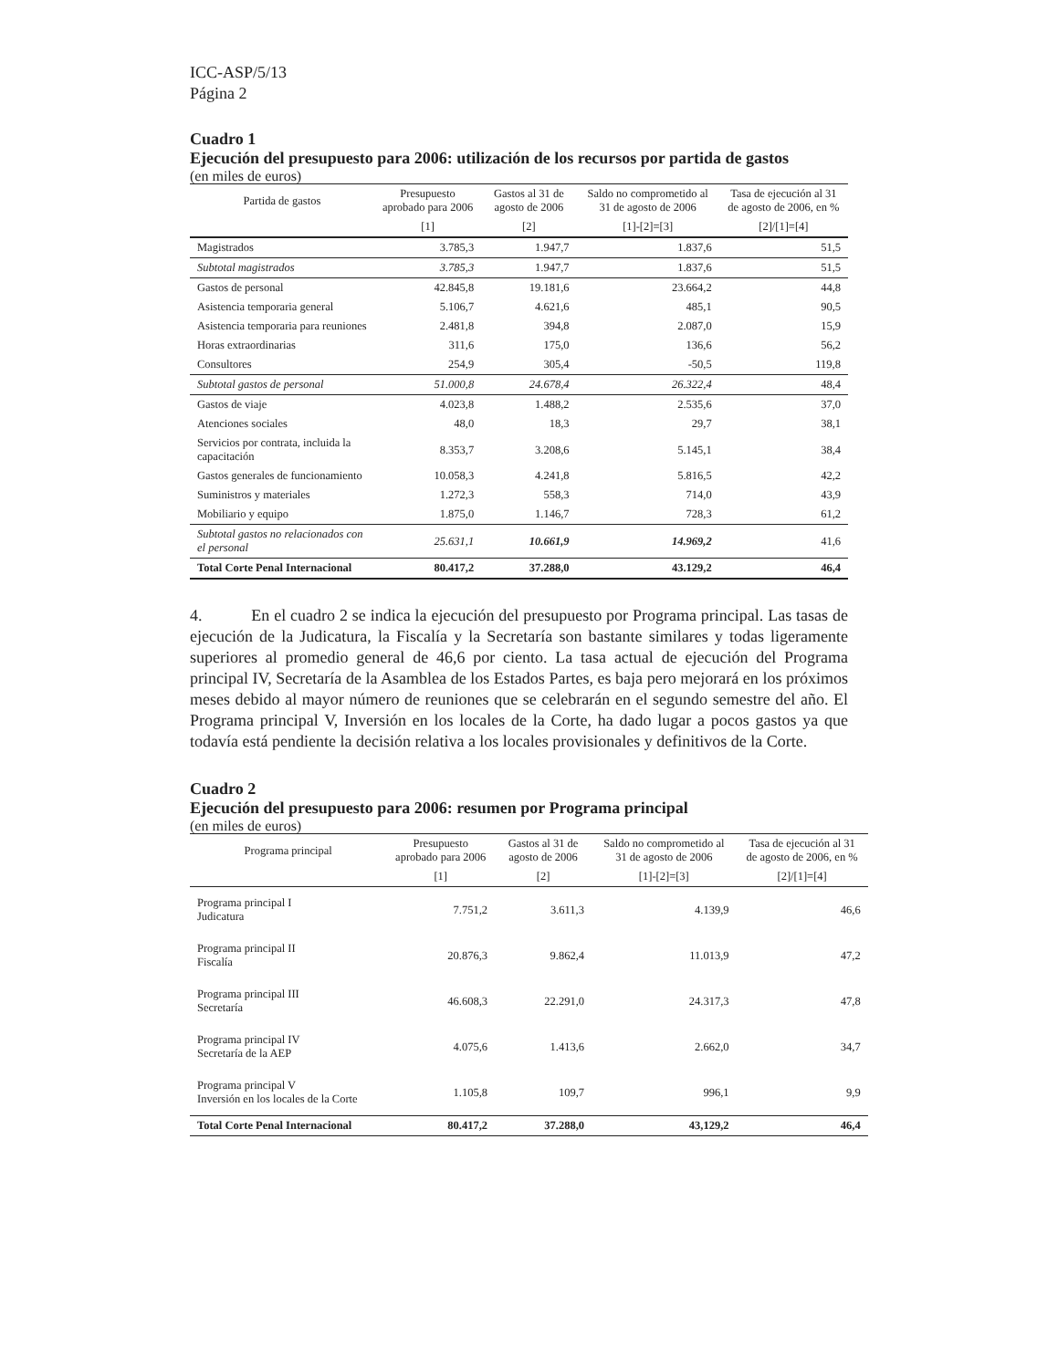ICC-ASP/5/13
Página 2
Cuadro 1
Ejecución del presupuesto para 2006: utilización de los recursos por partida de gastos
(en miles de euros)
| Partida de gastos | Presupuesto aprobado para 2006 | Gastos al 31 de agosto de 2006 | Saldo no comprometido al 31 de agosto de 2006 | Tasa de ejecución al 31 de agosto de 2006, en % |
| --- | --- | --- | --- | --- |
| | [1] | [2] | [1]-[2]=[3] | [2]/[1]=[4] |
| Magistrados | 3.785,3 | 1.947,7 | 1.837,6 | 51,5 |
| Subtotal magistrados | 3.785,3 | 1.947,7 | 1.837,6 | 51,5 |
| Gastos de personal | 42.845,8 | 19.181,6 | 23.664,2 | 44,8 |
| Asistencia temporaria general | 5.106,7 | 4.621,6 | 485,1 | 90,5 |
| Asistencia temporaria para reuniones | 2.481,8 | 394,8 | 2.087,0 | 15,9 |
| Horas extraordinarias | 311,6 | 175,0 | 136,6 | 56,2 |
| Consultores | 254,9 | 305,4 | -50,5 | 119,8 |
| Subtotal gastos de personal | 51.000,8 | 24.678,4 | 26.322,4 | 48,4 |
| Gastos de viaje | 4.023,8 | 1.488,2 | 2.535,6 | 37,0 |
| Atenciones sociales | 48,0 | 18,3 | 29,7 | 38,1 |
| Servicios por contrata, incluida la capacitación | 8.353,7 | 3.208,6 | 5.145,1 | 38,4 |
| Gastos generales de funcionamiento | 10.058,3 | 4.241,8 | 5.816,5 | 42,2 |
| Suministros y materiales | 1.272,3 | 558,3 | 714,0 | 43,9 |
| Mobiliario y equipo | 1.875,0 | 1.146,7 | 728,3 | 61,2 |
| Subtotal gastos no relacionados con el personal | 25.631,1 | 10.661,9 | 14.969,2 | 41,6 |
| Total Corte Penal Internacional | 80.417,2 | 37.288,0 | 43.129,2 | 46,4 |
4. En el cuadro 2 se indica la ejecución del presupuesto por Programa principal. Las tasas de ejecución de la Judicatura, la Fiscalía y la Secretaría son bastante similares y todas ligeramente superiores al promedio general de 46,6 por ciento. La tasa actual de ejecución del Programa principal IV, Secretaría de la Asamblea de los Estados Partes, es baja pero mejorará en los próximos meses debido al mayor número de reuniones que se celebrarán en el segundo semestre del año. El Programa principal V, Inversión en los locales de la Corte, ha dado lugar a pocos gastos ya que todavía está pendiente la decisión relativa a los locales provisionales y definitivos de la Corte.
Cuadro 2
Ejecución del presupuesto para 2006: resumen por Programa principal
(en miles de euros)
| Programa principal | Presupuesto aprobado para 2006 | Gastos al 31 de agosto de 2006 | Saldo no comprometido al 31 de agosto de 2006 | Tasa de ejecución al 31 de agosto de 2006, en % |
| --- | --- | --- | --- | --- |
| | [1] | [2] | [1]-[2]=[3] | [2]/[1]=[4] |
| Programa principal I Judicatura | 7.751,2 | 3.611,3 | 4.139,9 | 46,6 |
| Programa principal II Fiscalía | 20.876,3 | 9.862,4 | 11.013,9 | 47,2 |
| Programa principal III Secretaría | 46.608,3 | 22.291,0 | 24.317,3 | 47,8 |
| Programa principal IV Secretaría de la AEP | 4.075,6 | 1.413,6 | 2.662,0 | 34,7 |
| Programa principal V Inversión en los locales de la Corte | 1.105,8 | 109,7 | 996,1 | 9,9 |
| Total Corte Penal Internacional | 80.417,2 | 37.288,0 | 43,129,2 | 46,4 |